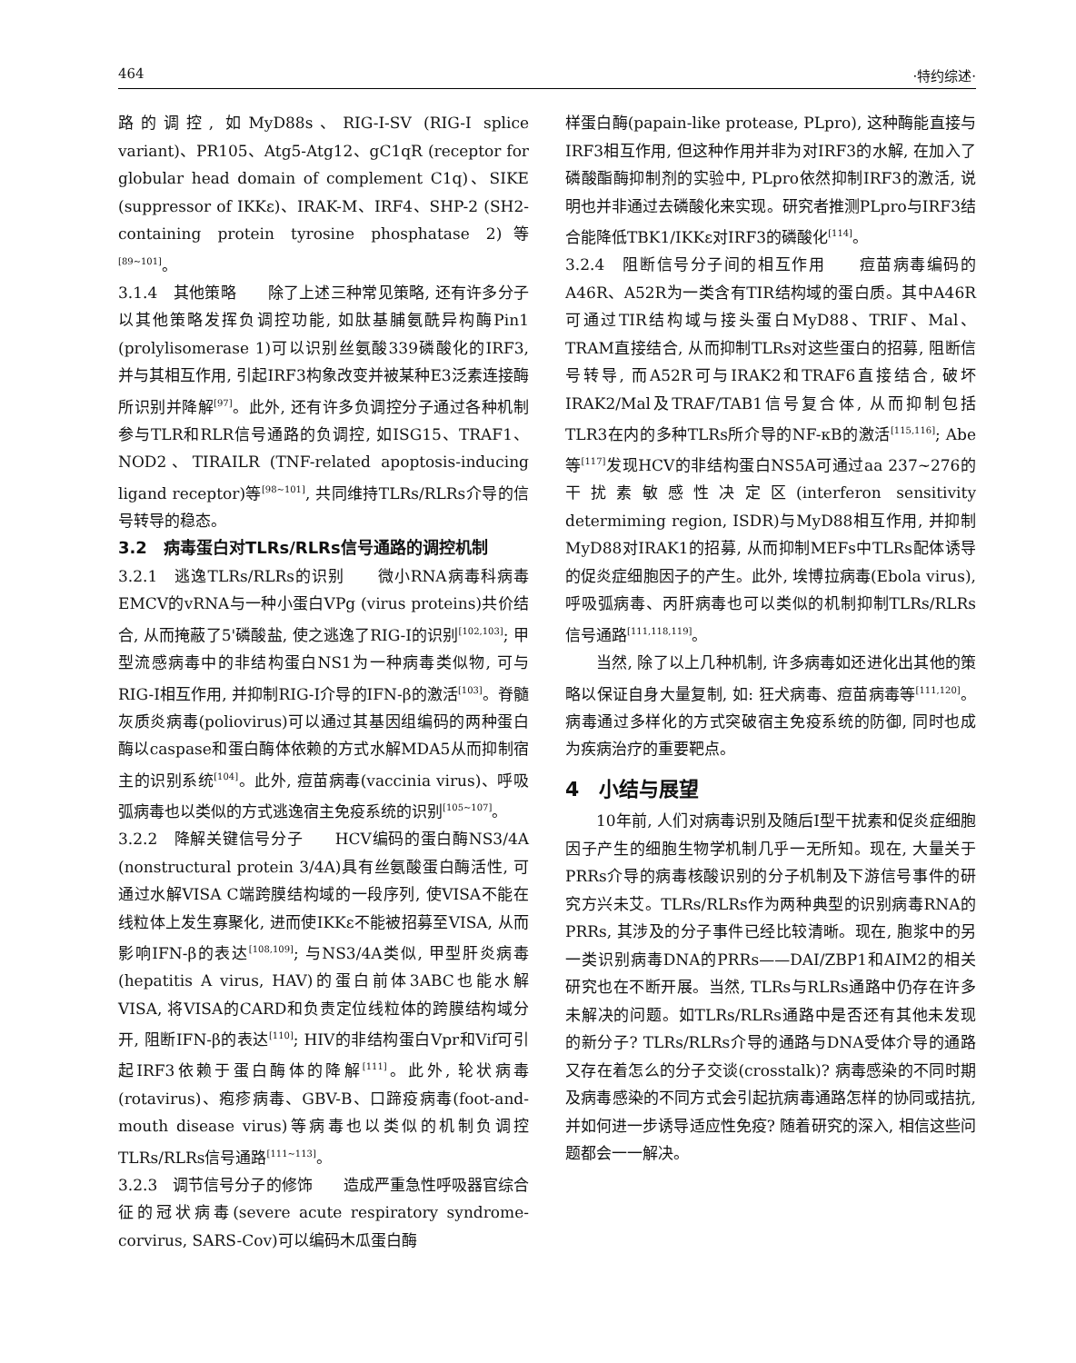464 ·特约综述·
路的调控, 如MyD88s、RIG-I-SV (RIG-I splice variant)、PR105、Atg5-Atg12、gC1qR (receptor for globular head domain of complement C1q)、SIKE (suppressor of IKKε)、IRAK-M、IRF4、SHP-2 (SH2-containing protein tyrosine phosphatase 2)等<sup>[89~101]</sup>。
3.1.4　其他策略　　除了上述三种常见策略, 还有许多分子以其他策略发挥负调控功能, 如肽基脯氨酰异构酶Pin1 (prolylisomerase 1)可以识别丝氨酸339磷酸化的IRF3, 并与其相互作用, 引起IRF3构象改变并被某种E3泛素连接酶所识别并降解<sup>[97]</sup>。此外, 还有许多负调控分子通过各种机制参与TLR和RLR信号通路的负调控, 如ISG15、TRAF1、NOD2、TIRAILR (TNF-related apoptosis-inducing ligand receptor)等<sup>[98~101]</sup>, 共同维持TLRs/RLRs介导的信号转导的稳态。
3.2　病毒蛋白对TLRs/RLRs信号通路的调控机制
3.2.1　逃逸TLRs/RLRs的识别　　微小RNA病毒科病毒EMCV的vRNA与一种小蛋白VPg (virus proteins)共价结合, 从而掩蔽了5'磷酸盐, 使之逃逸了RIG-I的识别<sup>[102,103]</sup>; 甲型流感病毒中的非结构蛋白NS1为一种病毒类似物, 可与RIG-I相互作用, 并抑制RIG-I介导的IFN-β的激活<sup>[103]</sup>。脊髓灰质炎病毒(poliovirus)可以通过其基因组编码的两种蛋白酶以caspase和蛋白酶体依赖的方式水解MDA5从而抑制宿主的识别系统<sup>[104]</sup>。此外, 痘苗病毒(vaccinia virus)、呼吸弧病毒也以类似的方式逃逸宿主免疫系统的识别<sup>[105~107]</sup>。
3.2.2　降解关键信号分子　　HCV编码的蛋白酶NS3/4A (nonstructural protein 3/4A)具有丝氨酸蛋白酶活性, 可通过水解VISA C端跨膜结构域的一段序列, 使VISA不能在线粒体上发生寡聚化, 进而使IKKε不能被招募至VISA, 从而影响IFN-β的表达<sup>[108,109]</sup>; 与NS3/4A类似, 甲型肝炎病毒(hepatitis A virus, HAV)的蛋白前体3ABC也能水解VISA, 将VISA的CARD和负责定位线粒体的跨膜结构域分开, 阻断IFN-β的表达<sup>[110]</sup>; HIV的非结构蛋白Vpr和Vif可引起IRF3依赖于蛋白酶体的降解<sup>[111]</sup>。此外, 轮状病毒(rotavirus)、疱疹病毒、GBV-B、口蹄疫病毒(foot-and-mouth disease virus)等病毒也以类似的机制负调控TLRs/RLRs信号通路<sup>[111~113]</sup>。
3.2.3　调节信号分子的修饰　　造成严重急性呼吸器官综合征的冠状病毒(severe acute respiratory syndrome-corvirus, SARS-Cov)可以编码木瓜蛋白酶
样蛋白酶(papain-like protease, PLpro), 这种酶能直接与IRF3相互作用, 但这种作用并非为对IRF3的水解, 在加入了磷酸酯酶抑制剂的实验中, PLpro依然抑制IRF3的激活, 说明也并非通过去磷酸化来实现。研究者推测PLpro与IRF3结合能降低TBK1/IKKε对IRF3的磷酸化<sup>[114]</sup>。
3.2.4　阻断信号分子间的相互作用　　痘苗病毒编码的A46R、A52R为一类含有TIR结构域的蛋白质。其中A46R可通过TIR结构域与接头蛋白MyD88、TRIF、Mal、TRAM直接结合, 从而抑制TLRs对这些蛋白的招募, 阻断信号转导, 而A52R可与IRAK2和TRAF6直接结合, 破坏IRAK2/Mal及TRAF/TAB1信号复合体, 从而抑制包括TLR3在内的多种TLRs所介导的NF-κB的激活<sup>[115,116]</sup>; Abe等<sup>[117]</sup>发现HCV的非结构蛋白NS5A可通过aa 237~276的干扰素敏感性决定区(interferon sensitivity determiming region, ISDR)与MyD88相互作用, 并抑制MyD88对IRAK1的招募, 从而抑制MEFs中TLRs配体诱导的促炎症细胞因子的产生。此外, 埃博拉病毒(Ebola virus), 呼吸弧病毒、丙肝病毒也可以类似的机制抑制TLRs/RLRs信号通路<sup>[111,118,119]</sup>。
当然, 除了以上几种机制, 许多病毒如还进化出其他的策略以保证自身大量复制, 如: 狂犬病毒、痘苗病毒等<sup>[111,120]</sup>。病毒通过多样化的方式突破宿主免疫系统的防御, 同时也成为疾病治疗的重要靶点。
4　小结与展望
10年前, 人们对病毒识别及随后I型干扰素和促炎症细胞因子产生的细胞生物学机制几乎一无所知。现在, 大量关于PRRs介导的病毒核酸识别的分子机制及下游信号事件的研究方兴未艾。TLRs/RLRs作为两种典型的识别病毒RNA的PRRs, 其涉及的分子事件已经比较清晰。现在, 胞浆中的另一类识别病毒DNA的PRRs——DAI/ZBP1和AIM2的相关研究也在不断开展。当然, TLRs与RLRs通路中仍存在许多未解决的问题。如TLRs/RLRs通路中是否还有其他未发现的新分子? TLRs/RLRs介导的通路与DNA受体介导的通路又存在着怎么的分子交谈(crosstalk)? 病毒感染的不同时期及病毒感染的不同方式会引起抗病毒通路怎样的协同或拮抗, 并如何进一步诱导适应性免疫? 随着研究的深入, 相信这些问题都会一一解决。